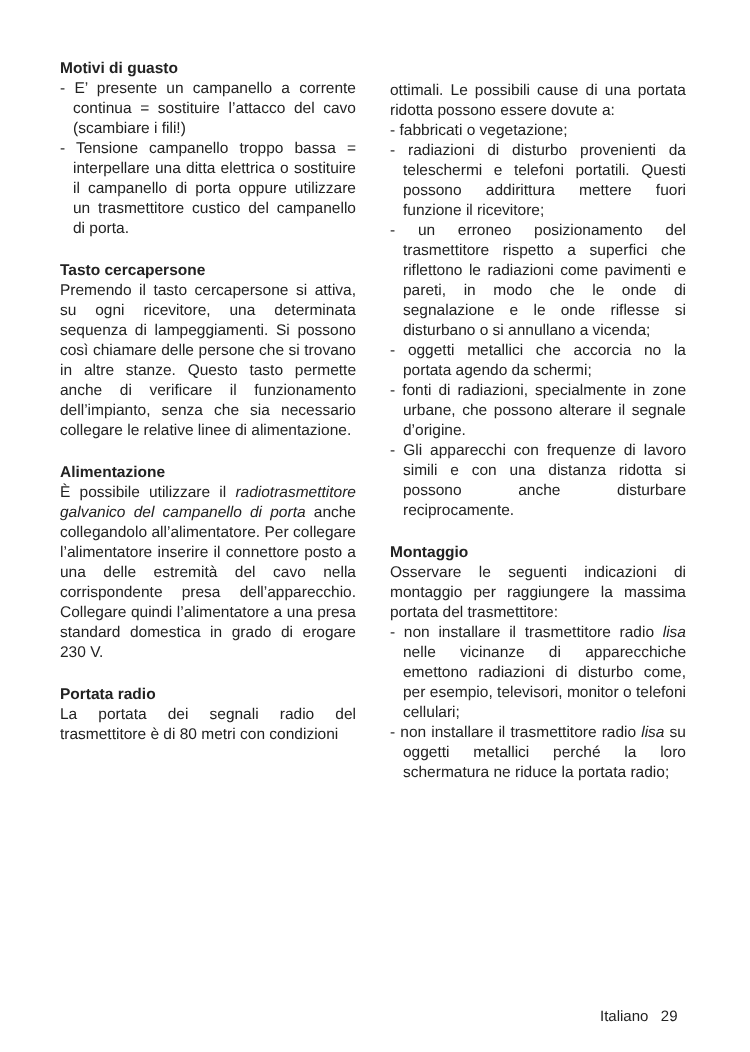Motivi di guasto
- E’ presente un campanello a corrente continua = sostituire l’attacco del cavo (scambiare i fili!)
- Tensione campanello troppo bassa = interpellare una ditta elettrica o sostituire il campanello di porta oppure utilizzare un trasmettitore custico del campanello di porta.
Tasto cercapersone
Premendo il tasto cercapersone si attiva, su ogni ricevitore, una determinata sequenza di lampeggiamenti. Si possono così chiamare delle persone che si trovano in altre stanze. Questo tasto permette anche di verificare il funzionamento dell’impianto, senza che sia necessario collegare le relative linee di alimentazione.
Alimentazione
È possibile utilizzare il radiotrasmettitore galvanico del campanello di porta anche collegandolo all’alimentatore. Per collegare l’alimentatore inserire il connettore posto a una delle estremità del cavo nella corrispondente presa dell’apparecchio. Collegare quindi l’alimentatore a una presa standard domestica in grado di erogare 230 V.
Portata radio
La portata dei segnali radio del trasmettitore è di 80 metri con condizioni
ottimali. Le possibili cause di una portata ridotta possono essere dovute a:
- fabbricati o vegetazione;
- radiazioni di disturbo provenienti da teleschermi e telefoni portatili. Questi possono addirittura mettere fuori funzione il ricevitore;
- un erroneo posizionamento del trasmettitore rispetto a superfici che riflettono le radiazioni come pavimenti e pareti, in modo che le onde di segnalazione e le onde riflesse si disturbano o si annullano a vicenda;
- oggetti metallici che accorcia no la portata agendo da schermi;
- fonti di radiazioni, specialmente in zone urbane, che possono alterare il segnale d’origine.
- Gli apparecchi con frequenze di lavoro simili e con una distanza ridotta si possono anche disturbare reciprocamente.
Montaggio
Osservare le seguenti indicazioni di montaggio per raggiungere la massima portata del trasmettitore:
- non installare il trasmettitore radio lisa nelle vicinanze di apparecchiche emettono radiazioni di disturbo come, per esempio, televisori, monitor o telefoni cellulari;
- non installare il trasmettitore radio lisa su oggetti metallici perché la loro schermatura ne riduce la portata radio;
Italiano 29